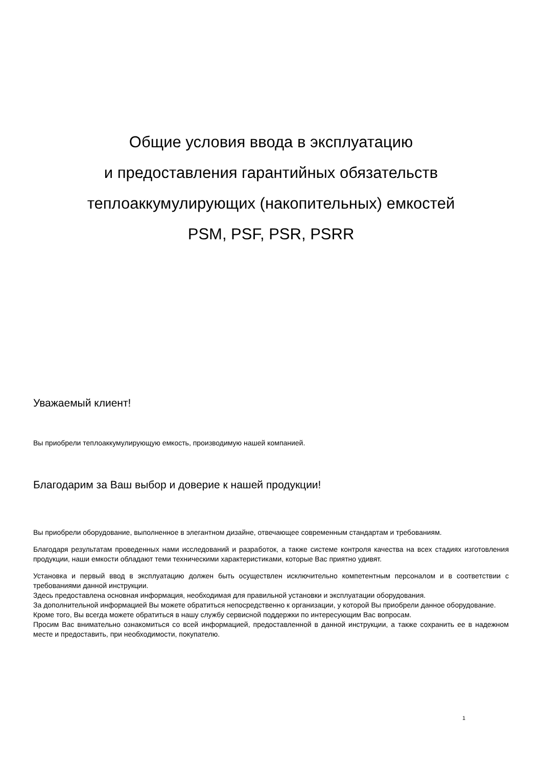Общие условия ввода в эксплуатацию
и предоставления гарантийных обязательств
теплоаккумулирующих (накопительных) емкостей
PSM, PSF, PSR, PSRR
Уважаемый клиент!
Вы приобрели теплоаккумулирующую емкость, производимую нашей компанией.
Благодарим за Ваш выбор и доверие к нашей продукции!
Вы приобрели оборудование, выполненное в элегантном дизайне, отвечающее современным стандартам и требованиям.
Благодаря результатам проведенных нами исследований и разработок, а также системе контроля качества на всех стадиях изготовления продукции, наши емкости обладают теми техническими характеристиками, которые Вас приятно удивят.
Установка и первый ввод в эксплуатацию должен быть осуществлен исключительно компетентным персоналом и в соответствии с требованиями данной инструкции.
Здесь предоставлена основная информация, необходимая для правильной установки и эксплуатации оборудования.
За дополнительной информацией Вы можете обратиться непосредственно к организации, у которой Вы приобрели данное оборудование.
Кроме того, Вы всегда можете обратиться в нашу службу сервисной поддержки по интересующим Вас вопросам.
Просим Вас внимательно ознакомиться со всей информацией, предоставленной в данной инструкции, а также сохранить ее в надежном месте и предоставить, при необходимости, покупателю.
1